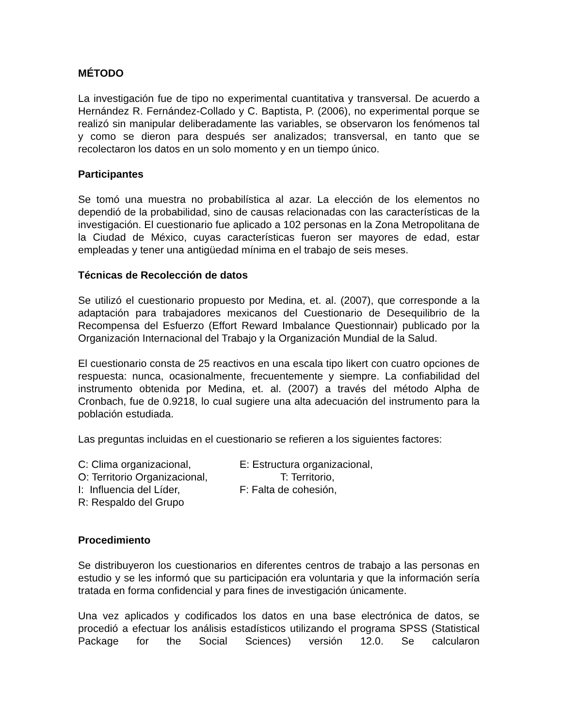MÉTODO
La investigación fue de tipo no experimental cuantitativa y transversal. De acuerdo a Hernández R. Fernández-Collado y C. Baptista, P. (2006), no experimental porque se realizó sin manipular deliberadamente las variables, se observaron los fenómenos tal y como se dieron para después ser analizados; transversal, en tanto que se recolectaron los datos en un solo momento y en un tiempo único.
Participantes
Se tomó una muestra no probabilística al azar. La elección de los elementos no dependió de la probabilidad, sino de causas relacionadas con las características de la investigación. El cuestionario fue aplicado a 102 personas en la Zona Metropolitana de la Ciudad de México, cuyas características fueron ser mayores de edad, estar empleadas y tener una antigüedad mínima en el trabajo de seis meses.
Técnicas de Recolección de datos
Se utilizó el cuestionario propuesto por Medina, et. al. (2007), que corresponde a la adaptación para trabajadores mexicanos del Cuestionario de Desequilibrio de la Recompensa del Esfuerzo (Effort Reward Imbalance Questionnair) publicado por la Organización Internacional del Trabajo y la Organización Mundial de la Salud.
El cuestionario consta de 25 reactivos en una escala tipo likert con cuatro opciones de respuesta: nunca, ocasionalmente, frecuentemente y siempre. La confiabilidad del instrumento obtenida por Medina, et. al. (2007) a través del método Alpha de Cronbach, fue de 0.9218, lo cual sugiere una alta adecuación del instrumento para la población estudiada.
Las preguntas incluidas en el cuestionario se refieren a los siguientes factores:
C: Clima organizacional,
E: Estructura organizacional,
O: Territorio Organizacional,
T: Territorio,
I: Influencia del Líder,
F: Falta de cohesión,
R: Respaldo del Grupo
Procedimiento
Se distribuyeron los cuestionarios en diferentes centros de trabajo a las personas en estudio y se les informó que su participación era voluntaria y que la información sería tratada en forma confidencial y para fines de investigación únicamente.
Una vez aplicados y codificados los datos en una base electrónica de datos, se procedió a efectuar los análisis estadísticos utilizando el programa SPSS (Statistical Package for the Social Sciences) versión 12.0. Se calcularon